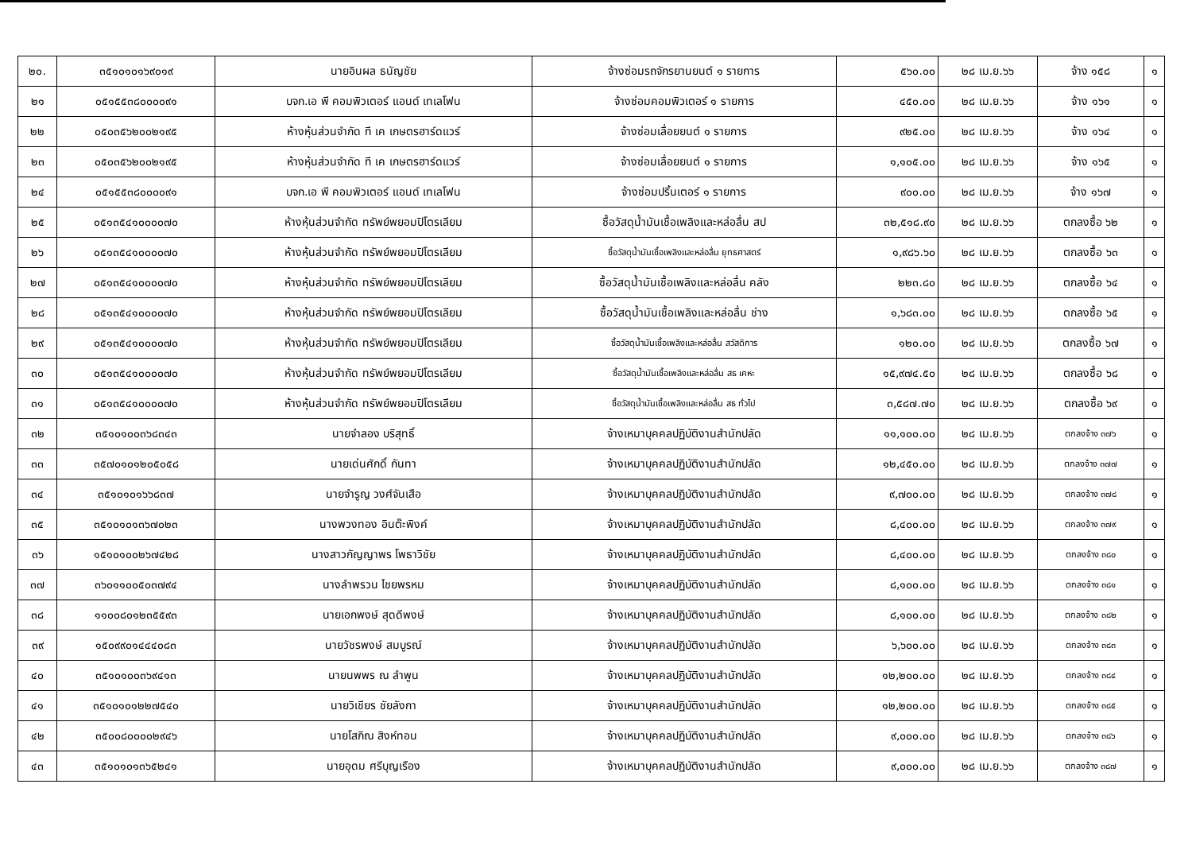| ๒๐. | ๓๕๑๐๑๐๑๖๙๐๑๙ | นายอินผล ธนัญชัย | จ้างซ่อมรถจักรยานยนต์ ๑ รายการ | ๕๖๐.๐๐ | ๒๘ เม.ย.๖๖ | จ้าง ๑๕๘ | ๑ |
| ๒๑ | ๐๕๑๕๕๓๘๐๐๐๐๙๑ | บจก.เอ พี คอมพิวเตอร์ แอนด์ เทเลโฟน | จ้างซ่อมคอมพิวเตอร์ ๑ รายการ | ๔๕๐.๐๐ | ๒๘ เม.ย.๖๖ | จ้าง ๑๖๑ | ๑ |
| ๒๒ | ๐๕๐๓๕๖๒๐๐๒๑๙๕ | ห้างหุ้นส่วนจำกัด ที เค เกษตรฮาร์ดแวร์ | จ้างซ่อมเลื่อยยนต์ ๑ รายการ | ๙๒๕.๐๐ | ๒๘ เม.ย.๖๖ | จ้าง ๑๖๔ | ๑ |
| ๒๓ | ๐๕๐๓๕๖๒๐๐๒๑๙๕ | ห้างหุ้นส่วนจำกัด ที เค เกษตรฮาร์ดแวร์ | จ้างซ่อมเลื่อยยนต์ ๑ รายการ | ๑,๑๐๕.๐๐ | ๒๘ เม.ย.๖๖ | จ้าง ๑๖๕ | ๑ |
| ๒๔ | ๐๕๑๕๕๓๘๐๐๐๐๙๑ | บจก.เอ พี คอมพิวเตอร์ แอนด์ เทเลโฟน | จ้างซ่อมปริ้นเตอร์ ๑ รายการ | ๙๐๐.๐๐ | ๒๘ เม.ย.๖๖ | จ้าง ๑๖๗ | ๑ |
| ๒๕ | ๐๕๑๓๕๔๑๐๐๐๐๗๐ | ห้างหุ้นส่วนจำกัด ทรัพย์พยอมปิโตรเลียม | ซื้อวัสดุน้ำมันเชื้อเพลิงและหล่อลื่น สป | ๓๒,๕๑๘.๙๐ | ๒๘ เม.ย.๖๖ | ตกลงซื้อ ๖๒ | ๑ |
| ๒๖ | ๐๕๑๓๕๔๑๐๐๐๐๗๐ | ห้างหุ้นส่วนจำกัด ทรัพย์พยอมปิโตรเลียม | ซื้อวัสดุน้ำมันเชื้อเพลิงและหล่อลื่น ยุทธศาสตร์ | ๑,๙๘๖.๖๐ | ๒๘ เม.ย.๖๖ | ตกลงซื้อ ๖๓ | ๑ |
| ๒๗ | ๐๕๑๓๕๔๑๐๐๐๐๗๐ | ห้างหุ้นส่วนจำกัด ทรัพย์พยอมปิโตรเลียม | ซื้อวัสดุน้ำมันเชื้อเพลิงและหล่อลื่น คลัง | ๒๒๓.๘๐ | ๒๘ เม.ย.๖๖ | ตกลงซื้อ ๖๔ | ๑ |
| ๒๘ | ๐๕๑๓๕๔๑๐๐๐๐๗๐ | ห้างหุ้นส่วนจำกัด ทรัพย์พยอมปิโตรเลียม | ซื้อวัสดุน้ำมันเชื้อเพลิงและหล่อลื่น ช่าง | ๑,๖๘๓.๐๐ | ๒๘ เม.ย.๖๖ | ตกลงซื้อ ๖๕ | ๑ |
| ๒๙ | ๐๕๑๓๕๔๑๐๐๐๐๗๐ | ห้างหุ้นส่วนจำกัด ทรัพย์พยอมปิโตรเลียม | ซื้อวัสดุน้ำมันเชื้อเพลิงและหล่อลื่น สวัสดิการ | ๑๒๐.๐๐ | ๒๘ เม.ย.๖๖ | ตกลงซื้อ ๖๗ | ๑ |
| ๓๐ | ๐๕๑๓๕๔๑๐๐๐๐๗๐ | ห้างหุ้นส่วนจำกัด ทรัพย์พยอมปิโตรเลียม | ซื้อวัสดุน้ำมันเชื้อเพลิงและหล่อลื่น สธ เคหะ | ๑๕,๙๗๔.๕๐ | ๒๘ เม.ย.๖๖ | ตกลงซื้อ ๖๘ | ๑ |
| ๓๑ | ๐๕๑๓๕๔๑๐๐๐๐๗๐ | ห้างหุ้นส่วนจำกัด ทรัพย์พยอมปิโตรเลียม | ซื้อวัสดุน้ำมันเชื้อเพลิงและหล่อลื่น สธ ทั่วไป | ๓,๕๘๗.๗๐ | ๒๘ เม.ย.๖๖ | ตกลงซื้อ ๖๙ | ๑ |
| ๓๒ | ๓๕๑๐๑๐๐๓๖๘๓๔๓ | นายจำลอง บริสุทธิ์ | จ้างเหมาบุคคลปฏิบัติงานสำนักปลัด | ๑๑,๑๐๐.๐๐ | ๒๘ เม.ย.๖๖ | ตกลงจ้าง ๓๗๖ | ๑ |
| ๓๓ | ๓๕๗๐๑๐๑๒๐๕๐๕๘ | นายเด่นศักดิ์ กันทา | จ้างเหมาบุคคลปฏิบัติงานสำนักปลัด | ๑๒,๔๕๐.๐๐ | ๒๘ เม.ย.๖๖ | ตกลงจ้าง ๓๗๗ | ๑ |
| ๓๔ | ๓๕๑๐๑๐๑๖๖๘๓๗ | นายจำรูญ วงศ์จันเสือ | จ้างเหมาบุคคลปฏิบัติงานสำนักปลัด | ๙,๗๐๐.๐๐ | ๒๘ เม.ย.๖๖ | ตกลงจ้าง ๓๗๘ | ๑ |
| ๓๕ | ๓๕๑๐๑๐๑๓๖๗๐๒๓ | นางพวงทอง อินต๊ะพิงค์ | จ้างเหมาบุคคลปฏิบัติงานสำนักปลัด | ๘,๔๐๐.๐๐ | ๒๘ เม.ย.๖๖ | ตกลงจ้าง ๓๗๙ | ๑ |
| ๓๖ | ๑๕๑๐๑๐๐๒๖๗๔๒๘ | นางสาวกัญญาพร โพธาวิชัย | จ้างเหมาบุคคลปฏิบัติงานสำนักปลัด | ๘,๔๐๐.๐๐ | ๒๘ เม.ย.๖๖ | ตกลงจ้าง ๓๘๐ | ๑ |
| ๓๗ | ๓๖๐๑๑๐๐๕๐๓๗๙๔ | นางลำพรวน ไชยพรหม | จ้างเหมาบุคคลปฏิบัติงานสำนักปลัด | ๘,๑๐๐.๐๐ | ๒๘ เม.ย.๖๖ | ตกลงจ้าง ๓๘๑ | ๑ |
| ๓๘ | ๑๑๐๐๘๐๑๒๓๕๕๙๓ | นายเอกพงษ์ สุดดีพงษ์ | จ้างเหมาบุคคลปฏิบัติงานสำนักปลัด | ๘,๑๐๐.๐๐ | ๒๘ เม.ย.๖๖ | ตกลงจ้าง ๓๘๒ | ๑ |
| ๓๙ | ๑๕๐๙๙๐๑๔๔๔๐๘๓ | นายวัชรพงษ์ สมบูรณ์ | จ้างเหมาบุคคลปฏิบัติงานสำนักปลัด | ๖,๖๐๐.๐๐ | ๒๘ เม.ย.๖๖ | ตกลงจ้าง ๓๘๓ | ๑ |
| ๔๐ | ๓๕๑๐๑๐๐๓๖๙๔๑๓ | นายนพพร ณ ลำพูน | จ้างเหมาบุคคลปฏิบัติงานสำนักปลัด | ๑๒,๒๐๐.๐๐ | ๒๘ เม.ย.๖๖ | ตกลงจ้าง ๓๘๔ | ๑ |
| ๔๑ | ๓๕๑๐๑๐๑๒๒๗๕๔๐ | นายวิเชียร ชัยลังกา | จ้างเหมาบุคคลปฏิบัติงานสำนักปลัด | ๑๒,๒๐๐.๐๐ | ๒๘ เม.ย.๖๖ | ตกลงจ้าง ๓๘๕ | ๑ |
| ๔๒ | ๓๕๐๐๘๐๐๐๐๒๙๔๖ | นายโสภิณ สิงห์ทอน | จ้างเหมาบุคคลปฏิบัติงานสำนักปลัด | ๙,๐๐๐.๐๐ | ๒๘ เม.ย.๖๖ | ตกลงจ้าง ๓๘๖ | ๑ |
| ๔๓ | ๓๕๑๐๑๐๑๓๖๕๒๔๑ | นายอุดม ศรีบุญเรือง | จ้างเหมาบุคคลปฏิบัติงานสำนักปลัด | ๙,๐๐๐.๐๐ | ๒๘ เม.ย.๖๖ | ตกลงจ้าง ๓๘๗ | ๑ |